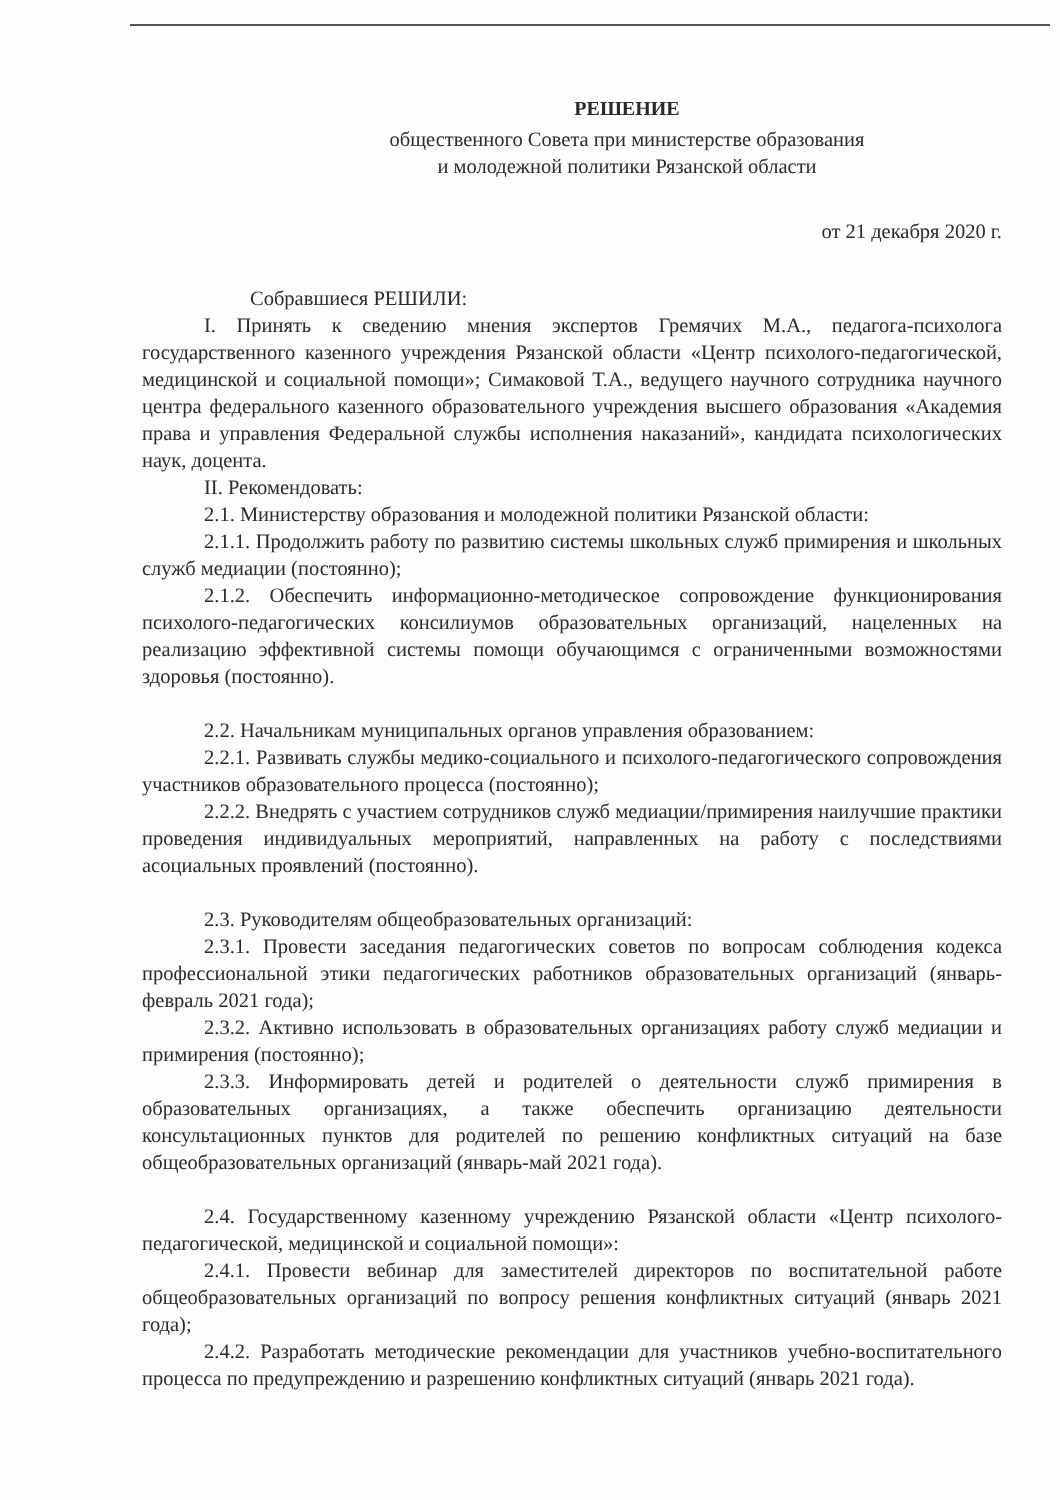РЕШЕНИЕ
общественного Совета при министерстве образования
и молодежной политики Рязанской области
от 21 декабря 2020 г.
Собравшиеся РЕШИЛИ:
I. Принять к сведению мнения экспертов Гремячих М.А., педагога-психолога государственного казенного учреждения Рязанской области «Центр психолого-педагогической, медицинской и социальной помощи»; Симаковой Т.А., ведущего научного сотрудника научного центра федерального казенного образовательного учреждения высшего образования «Академия права и управления Федеральной службы исполнения наказаний», кандидата психологических наук, доцента.
II. Рекомендовать:
2.1. Министерству образования и молодежной политики Рязанской области:
2.1.1. Продолжить работу по развитию системы школьных служб примирения и школьных служб медиации (постоянно);
2.1.2. Обеспечить информационно-методическое сопровождение функционирования психолого-педагогических консилиумов образовательных организаций, нацеленных на реализацию эффективной системы помощи обучающимся с ограниченными возможностями здоровья (постоянно).
2.2. Начальникам муниципальных органов управления образованием:
2.2.1. Развивать службы медико-социального и психолого-педагогического сопровождения участников образовательного процесса (постоянно);
2.2.2. Внедрять с участием сотрудников служб медиации/примирения наилучшие практики проведения индивидуальных мероприятий, направленных на работу с последствиями асоциальных проявлений (постоянно).
2.3. Руководителям общеобразовательных организаций:
2.3.1. Провести заседания педагогических советов по вопросам соблюдения кодекса профессиональной этики педагогических работников образовательных организаций (январь-февраль 2021 года);
2.3.2. Активно использовать в образовательных организациях работу служб медиации и примирения (постоянно);
2.3.3. Информировать детей и родителей о деятельности служб примирения в образовательных организациях, а также обеспечить организацию деятельности консультационных пунктов для родителей по решению конфликтных ситуаций на базе общеобразовательных организаций (январь-май 2021 года).
2.4. Государственному казенному учреждению Рязанской области «Центр психолого-педагогической, медицинской и социальной помощи»:
2.4.1. Провести вебинар для заместителей директоров по воспитательной работе общеобразовательных организаций по вопросу решения конфликтных ситуаций (январь 2021 года);
2.4.2. Разработать методические рекомендации для участников учебно-воспитательного процесса по предупреждению и разрешению конфликтных ситуаций (январь 2021 года).